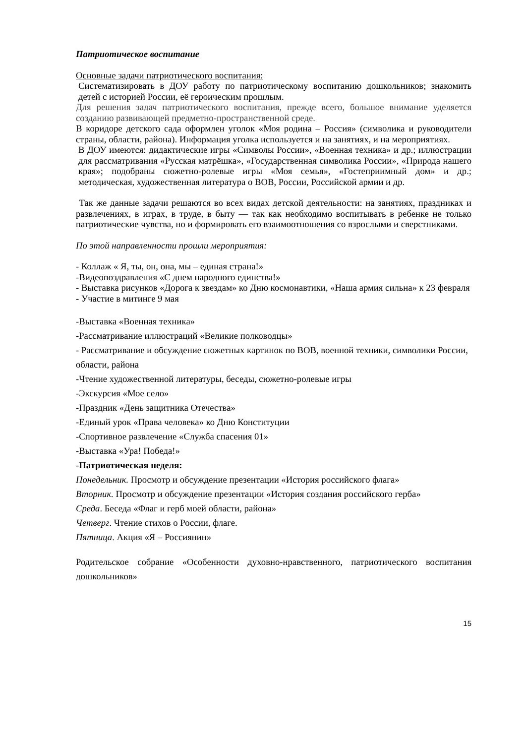Патриотическое воспитание
Основные задачи патриотического воспитания:
Систематизировать в ДОУ работу по патриотическому воспитанию дошкольников; знакомить детей с историей России, её героическим прошлым.
Для решения задач патриотического воспитания, прежде всего, большое внимание уделяется созданию развивающей предметно-пространственной среде.
В коридоре детского сада оформлен уголок «Моя родина – Россия» (символика и руководители страны, области, района). Информация уголка используется и на занятиях, и на мероприятиях.
В ДОУ имеются: дидактические игры «Символы России», «Военная техника» и др.; иллюстрации для рассматривания «Русская матрёшка», «Государственная символика России», «Природа нашего края»; подобраны сюжетно-ролевые игры «Моя семья», «Гостеприимный дом» и др.; методическая, художественная литература о ВОВ, России, Российской армии и др.
Так же данные задачи решаются во всех видах детской деятельности: на занятиях, праздниках и развлечениях, в играх, в труде, в быту — так как необходимо воспитывать в ребенке не только патриотические чувства, но и формировать его взаимоотношения со взрослыми и сверстниками.
По этой направленности прошли мероприятия:
- Коллаж « Я, ты, он, она, мы – единая страна!»
-Видеопоздравления «С днем народного единства!»
- Выставка рисунков «Дорога к звездам» ко Дню космонавтики, «Наша армия сильна» к 23 февраля
- Участие в митинге 9 мая
-Выставка «Военная техника»
-Рассматривание иллюстраций «Великие полководцы»
- Рассматривание и обсуждение сюжетных картинок по ВОВ, военной техники, символики России, области, района
-Чтение художественной литературы, беседы, сюжетно-ролевые игры
-Экскурсия «Мое село»
-Праздник «День защитника Отечества»
-Единый урок «Права человека» ко Дню Конституции
-Спортивное развлечение «Служба спасения 01»
-Выставка «Ура! Победа!»
-Патриотическая неделя:
Понедельник. Просмотр и обсуждение презентации «История российского флага»
Вторник. Просмотр и обсуждение презентации «История создания российского герба»
Среда. Беседа «Флаг и герб моей области, района»
Четверг. Чтение стихов о России, флаге.
Пятница. Акция «Я – Россиянин»
Родительское собрание «Особенности духовно-нравственного, патриотического воспитания дошкольников»
15